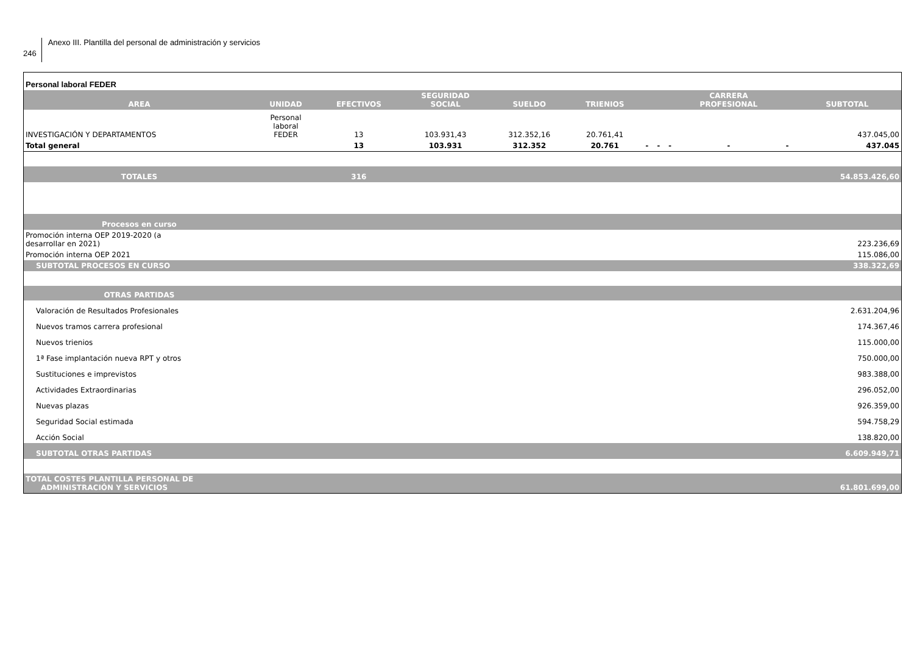246
Anexo III. Plantilla del personal de administración y servicios
| Personal laboral FEDER | | | | | | | | | | | |
| AREA | UNIDAD | EFECTIVOS | SEGURIDAD SOCIAL | SUELDO | TRIENIOS | | | | CARRERA PROFESIONAL | | SUBTOTAL |
| INVESTIGACIÓN Y DEPARTAMENTOS | Personal laboral FEDER | 13 | 103.931,43 | 312.352,16 | 20.761,41 | | | | | | 437.045,00 |
| Total general | | 13 | 103.931 | 312.352 | 20.761 | - | - | - | - | - | 437.045 |
| TOTALES | | 316 | | | | | | | | | 54.853.426,60 |
| Procesos en curso | | | | | | | | | | | |
| Promoción interna OEP 2019-2020 (a desarrollar en 2021) | | | | | | | | | | | 223.236,69 |
| Promoción interna OEP 2021 | | | | | | | | | | | 115.086,00 |
| SUBTOTAL PROCESOS EN CURSO | | | | | | | | | | | 338.322,69 |
| OTRAS PARTIDAS | | | | | | | | | | | |
| Valoración de Resultados Profesionales | | | | | | | | | | | 2.631.204,96 |
| Nuevos tramos carrera profesional | | | | | | | | | | | 174.367,46 |
| Nuevos trienios | | | | | | | | | | | 115.000,00 |
| 1ª Fase implantación nueva RPT y otros | | | | | | | | | | | 750.000,00 |
| Sustituciones e imprevistos | | | | | | | | | | | 983.388,00 |
| Actividades Extraordinarias | | | | | | | | | | | 296.052,00 |
| Nuevas plazas | | | | | | | | | | | 926.359,00 |
| Seguridad Social estimada | | | | | | | | | | | 594.758,29 |
| Acción Social | | | | | | | | | | | 138.820,00 |
| SUBTOTAL OTRAS PARTIDAS | | | | | | | | | | | 6.609.949,71 |
| TOTAL COSTES PLANTILLA PERSONAL DE ADMINISTRACIÓN Y SERVICIOS | | | | | | | | | | | 61.801.699,00 |